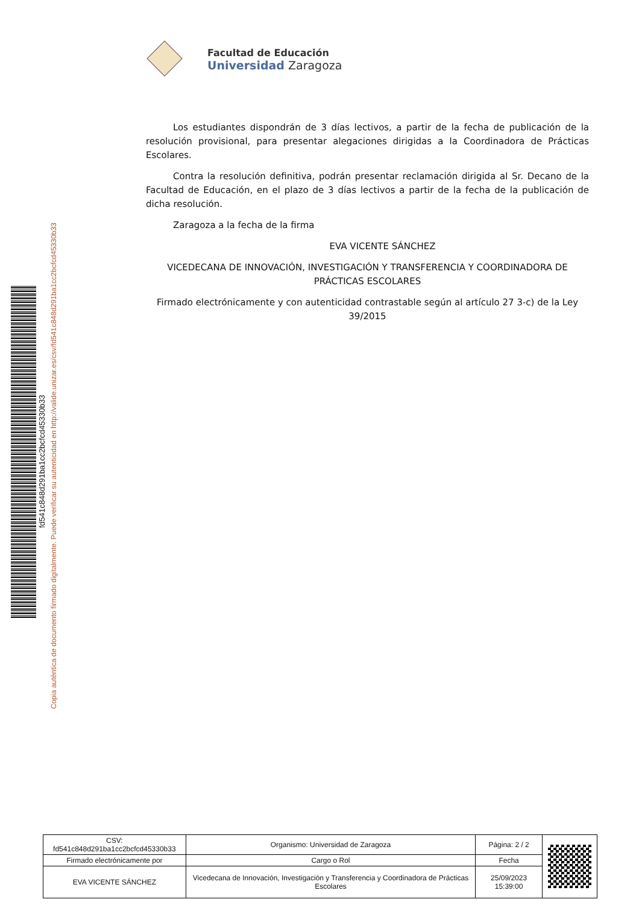Facultad de Educación
Universidad Zaragoza
Los estudiantes dispondrán de 3 días lectivos, a partir de la fecha de publicación de la resolución provisional, para presentar alegaciones dirigidas a la Coordinadora de Prácticas Escolares.
Contra la resolución definitiva, podrán presentar reclamación dirigida al Sr. Decano de la Facultad de Educación, en el plazo de 3 días lectivos a partir de la fecha de la publicación de dicha resolución.
Zaragoza a la fecha de la firma
EVA VICENTE SÁNCHEZ
VICEDECANA DE INNOVACIÓN, INVESTIGACIÓN Y TRANSFERENCIA Y COORDINADORA DE PRÁCTICAS ESCOLARES
Firmado electrónicamente y con autenticidad contrastable según al artículo 27 3-c) de la Ley 39/2015
fd541c848d291ba1cc2bcfcd45330b33
Copia auténtica de documento firmado digitalmente. Puede verificar su autenticidad en http://valide.unizar.es/csv/fd541c848d291ba1cc2bcfcd45330b33
| CSV: fd541c848d291ba1cc2bcfcd45330b33 | Organismo: Universidad de Zaragoza | Página: 2 / 2 | |
| Firmado electrónicamente por | Cargo o Rol | Fecha | |
| EVA VICENTE SÁNCHEZ | Vicedecana de Innovación, Investigación y Transferencia y Coordinadora de Prácticas Escolares | 25/09/2023 15:39:00 | |